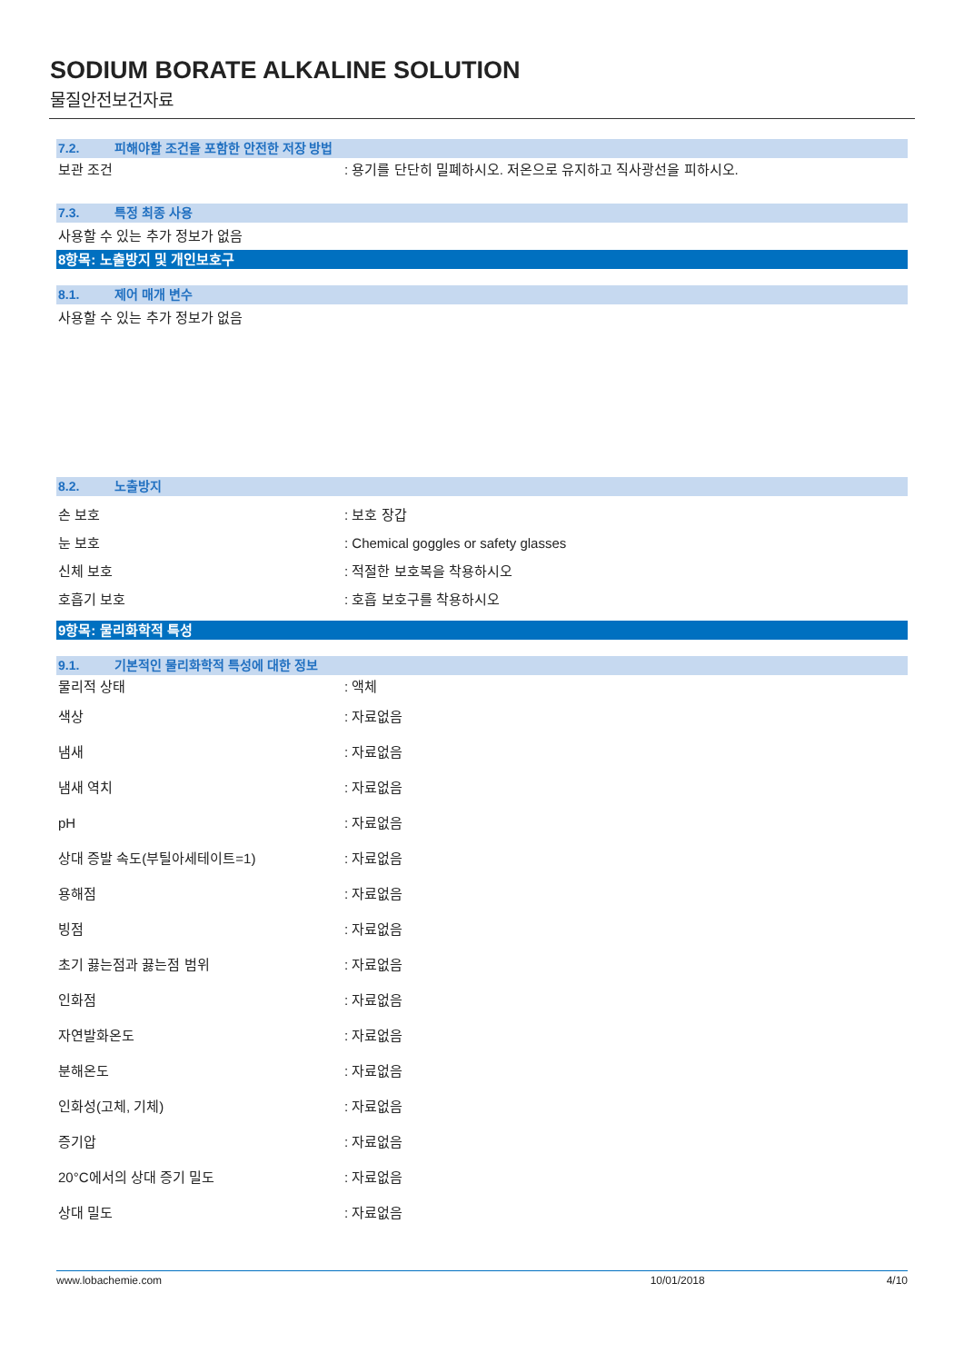SODIUM BORATE ALKALINE SOLUTION
물질안전보건자료
7.2. 피해야할 조건을 포함한 안전한 저장 방법
보관 조건 : 용기를 단단히 밀폐하시오. 저온으로 유지하고 직사광선을 피하시오.
7.3. 특정 최종 사용
사용할 수 있는 추가 정보가 없음
8항목: 노출방지 및 개인보호구
8.1. 제어 매개 변수
사용할 수 있는 추가 정보가 없음
8.2. 노출방지
손 보호 : 보호 장갑
눈 보호 : Chemical goggles or safety glasses
신체 보호 : 적절한 보호복을 착용하시오
호흡기 보호 : 호흡 보호구를 착용하시오
9항목: 물리화학적 특성
9.1. 기본적인 물리화학적 특성에 대한 정보
물리적 상태 : 액체
색상 : 자료없음
냄새 : 자료없음
냄새 역치 : 자료없음
pH : 자료없음
상대 증발 속도(부틸아세테이트=1) : 자료없음
용해점 : 자료없음
빙점 : 자료없음
초기 끓는점과 끓는점 범위 : 자료없음
인화점 : 자료없음
자연발화온도 : 자료없음
분해온도 : 자료없음
인화성(고체, 기체) : 자료없음
증기압 : 자료없음
20°C에서의 상대 증기 밀도 : 자료없음
상대 밀도 : 자료없음
www.lobachemie.com 10/01/2018 4/10